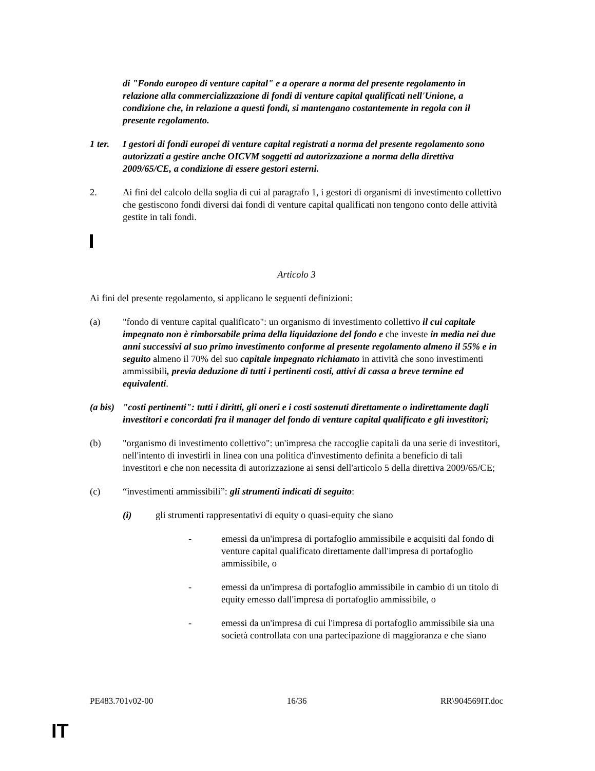di "Fondo europeo di venture capital" e a operare a norma del presente regolamento in relazione alla commercializzazione di fondi di venture capital qualificati nell'Unione, a condizione che, in relazione a questi fondi, si mantengano costantemente in regola con il presente regolamento.
1 ter.
I gestori di fondi europei di venture capital registrati a norma del presente regolamento sono autorizzati a gestire anche OICVM soggetti ad autorizzazione a norma della direttiva 2009/65/CE, a condizione di essere gestori esterni.
2. Ai fini del calcolo della soglia di cui al paragrafo 1, i gestori di organismi di investimento collettivo che gestiscono fondi diversi dai fondi di venture capital qualificati non tengono conto delle attività gestite in tali fondi.
Articolo 3
Ai fini del presente regolamento, si applicano le seguenti definizioni:
(a) "fondo di venture capital qualificato": un organismo di investimento collettivo il cui capitale impegnato non è rimborsabile prima della liquidazione del fondo e che investe in media nei due anni successivi al suo primo investimento conforme al presente regolamento almeno il 55% e in seguito almeno il 70% del suo capitale impegnato richiamato in attività che sono investimenti ammissibili, previa deduzione di tutti i pertinenti costi, attivi di cassa a breve termine ed equivalenti.
(a bis)
"costi pertinenti": tutti i diritti, gli oneri e i costi sostenuti direttamente o indirettamente dagli investitori e concordati fra il manager del fondo di venture capital qualificato e gli investitori;
(b) "organismo di investimento collettivo": un'impresa che raccoglie capitali da una serie di investitori, nell'intento di investirli in linea con una politica d'investimento definita a beneficio di tali investitori e che non necessita di autorizzazione ai sensi dell'articolo 5 della direttiva 2009/65/CE;
(c) “investimenti ammissibili”: gli strumenti indicati di seguito:
(i) gli strumenti rappresentativi di equity o quasi-equity che siano
- emessi da un'impresa di portafoglio ammissibile e acquisiti dal fondo di venture capital qualificato direttamente dall'impresa di portafoglio ammissibile, o
- emessi da un'impresa di portafoglio ammissibile in cambio di un titolo di equity emesso dall'impresa di portafoglio ammissibile, o
- emessi da un'impresa di cui l'impresa di portafoglio ammissibile sia una società controllata con una partecipazione di maggioranza e che siano
PE483.701v02-00 16/36 RR\904569IT.doc
IT